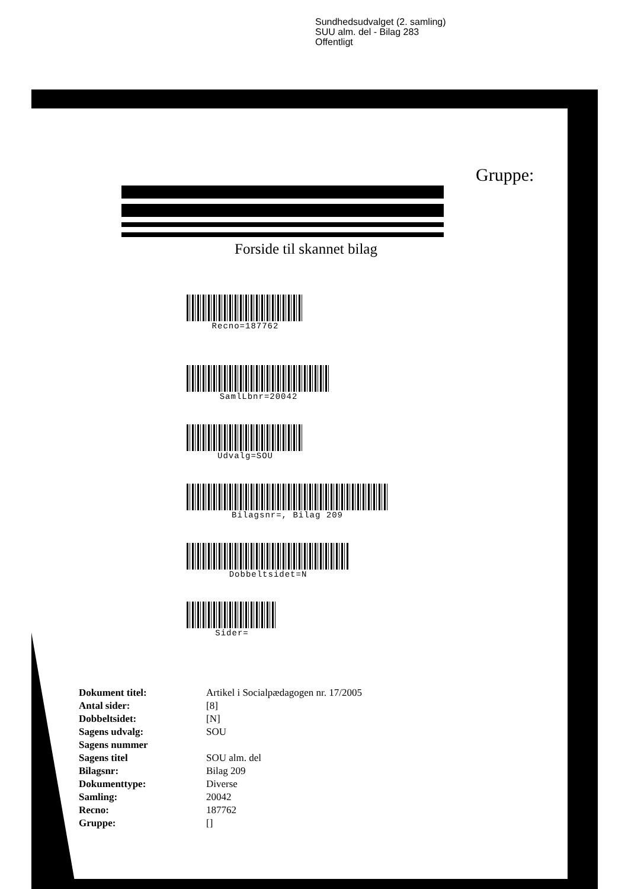Sundhedsudvalget (2. samling)
SUU alm. del - Bilag 283
Offentligt
Gruppe:
Forside til skannet bilag
Recno=187762
SamlLbnr=20042
Udvalg=SOU
Bilagsnr=, Bilag 209
Dobbeltsidet=N
Sider=
| Dokument titel: | Artikel i Socialpædagogen nr. 17/2005 |
| Antal sider: | [8] |
| Dobbeltsidet: | [N] |
| Sagens udvalg: | SOU |
| Sagens nummer | |
| Sagens titel | SOU alm. del |
| Bilagsnr: | Bilag 209 |
| Dokumenttype: | Diverse |
| Samling: | 20042 |
| Recno: | 187762 |
| Gruppe: | [] |